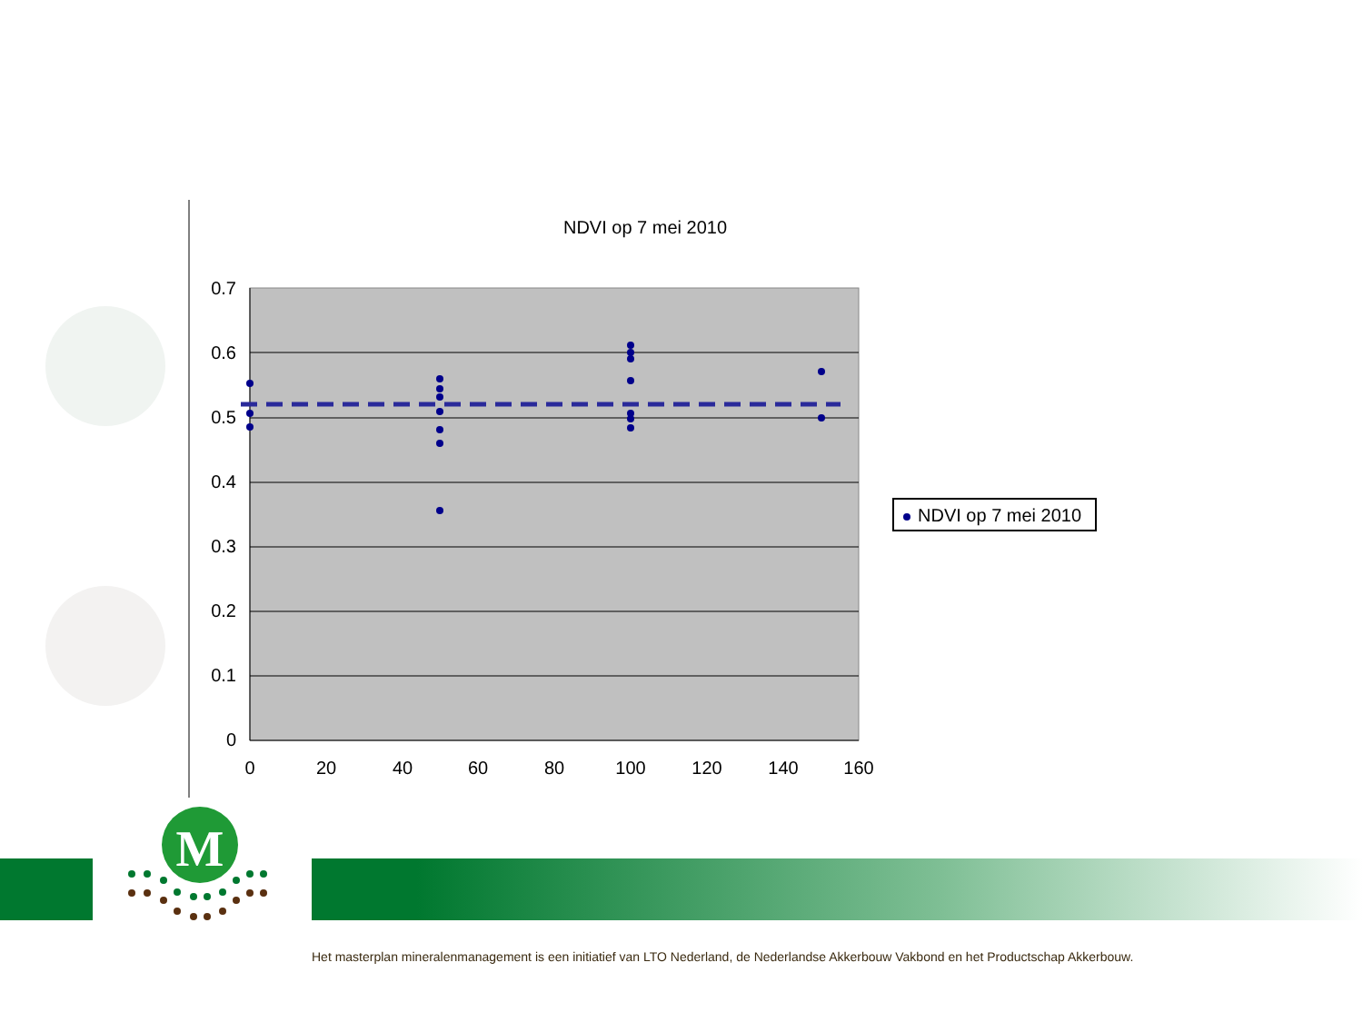NDVI op 7 mei 2010
0.7
0.6
0.5
0.4
0.3
0.2
0.1
0
0
20
40
60
80
100
120
140
160
NDVI op 7 mei 2010
M
Het masterplan mineralenmanagement is een initiatief van LTO Nederland, de Nederlandse Akkerbouw Vakbond en het Productschap Akkerbouw.